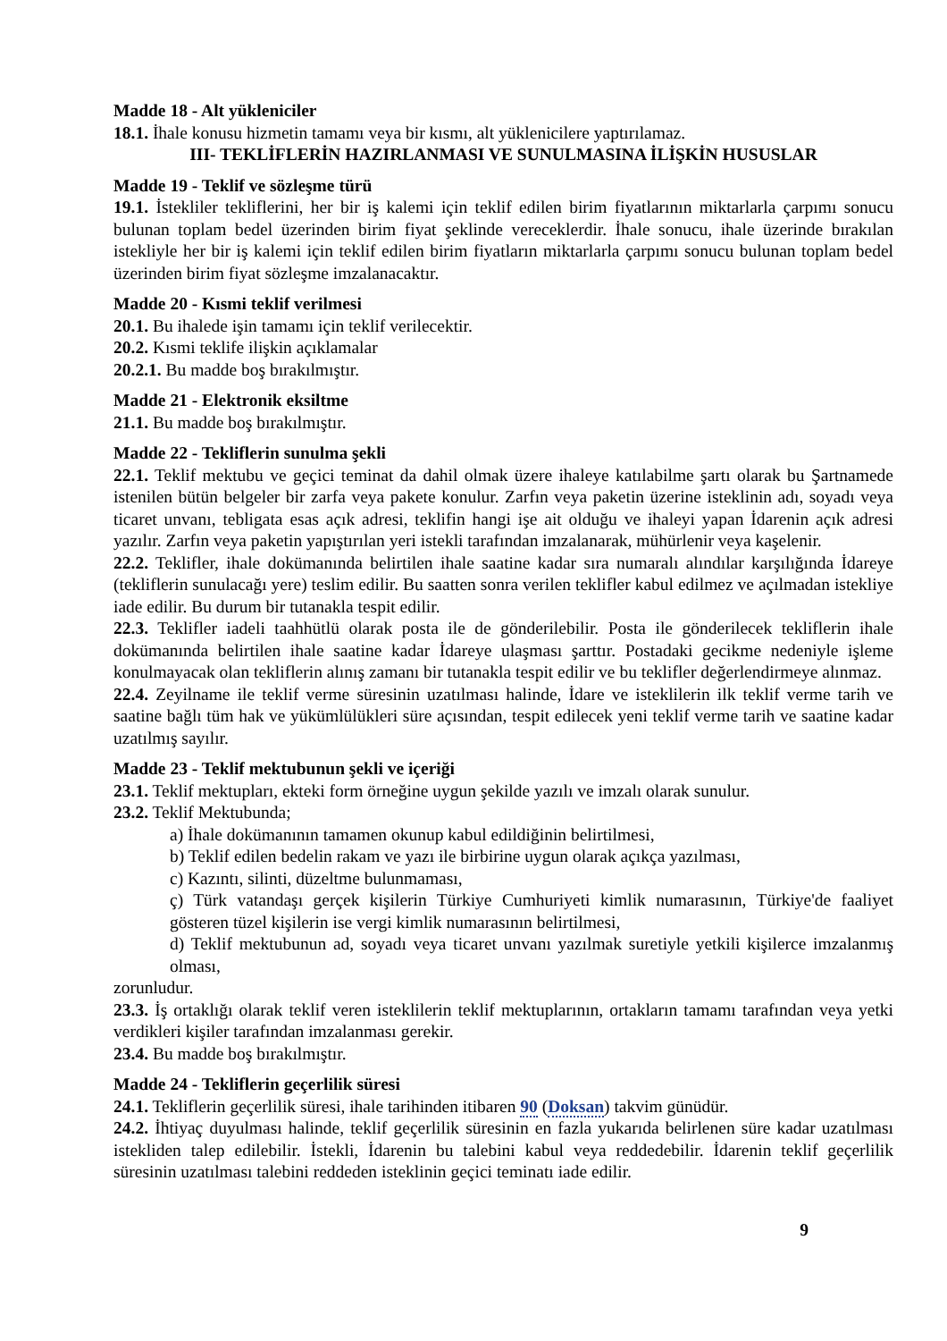Madde 18 - Alt yükleniciler
18.1. İhale konusu hizmetin tamamı veya bir kısmı, alt yüklenicilere yaptırılamaz.
III- TEKLİFLERİN HAZIRLANMASI VE SUNULMASINA İLİŞKİN HUSUSLAR
Madde 19 - Teklif ve sözleşme türü
19.1. İstekliler tekliflerini, her bir iş kalemi için teklif edilen birim fiyatlarının miktarlarla çarpımı sonucu bulunan toplam bedel üzerinden birim fiyat şeklinde vereceklerdir. İhale sonucu, ihale üzerinde bırakılan istekliyle her bir iş kalemi için teklif edilen birim fiyatların miktarlarla çarpımı sonucu bulunan toplam bedel üzerinden birim fiyat sözleşme imzalanacaktır.
Madde 20 - Kısmi teklif verilmesi
20.1. Bu ihalede işin tamamı için teklif verilecektir.
20.2. Kısmi teklife ilişkin açıklamalar
20.2.1. Bu madde boş bırakılmıştır.
Madde 21 - Elektronik eksiltme
21.1. Bu madde boş bırakılmıştır.
Madde 22 - Tekliflerin sunulma şekli
22.1. Teklif mektubu ve geçici teminat da dahil olmak üzere ihaleye katılabilme şartı olarak bu Şartnamede istenilen bütün belgeler bir zarfa veya pakete konulur. Zarfın veya paketin üzerine isteklinin adı, soyadı veya ticaret unvanı, tebligata esas açık adresi, teklifin hangi işe ait olduğu ve ihaleyi yapan İdarenin açık adresi yazılır. Zarfın veya paketin yapıştırılan yeri istekli tarafından imzalanarak, mühürlenir veya kaşelenir.
22.2. Teklifler, ihale dokümanında belirtilen ihale saatine kadar sıra numaralı alındılar karşılığında İdareye (tekliflerin sunulacağı yere) teslim edilir. Bu saatten sonra verilen teklifler kabul edilmez ve açılmadan istekliye iade edilir. Bu durum bir tutanakla tespit edilir.
22.3. Teklifler iadeli taahhütlü olarak posta ile de gönderilebilir. Posta ile gönderilecek tekliflerin ihale dokümanında belirtilen ihale saatine kadar İdareye ulaşması şarttır. Postadaki gecikme nedeniyle işleme konulmayacak olan tekliflerin alınış zamanı bir tutanakla tespit edilir ve bu teklifler değerlendirmeye alınmaz.
22.4. Zeyilname ile teklif verme süresinin uzatılması halinde, İdare ve isteklilerin ilk teklif verme tarih ve saatine bağlı tüm hak ve yükümlülükleri süre açısından, tespit edilecek yeni teklif verme tarih ve saatine kadar uzatılmış sayılır.
Madde 23 - Teklif mektubunun şekli ve içeriği
23.1. Teklif mektupları, ekteki form örneğine uygun şekilde yazılı ve imzalı olarak sunulur.
23.2. Teklif Mektubunda;
a) İhale dokümanının tamamen okunup kabul edildiğinin belirtilmesi,
b) Teklif edilen bedelin rakam ve yazı ile birbirine uygun olarak açıkça yazılması,
c) Kazıntı, silinti, düzeltme bulunmaması,
ç) Türk vatandaşı gerçek kişilerin Türkiye Cumhuriyeti kimlik numarasının, Türkiye'de faaliyet gösteren tüzel kişilerin ise vergi kimlik numarasının belirtilmesi,
d) Teklif mektubunun ad, soyadı veya ticaret unvanı yazılmak suretiyle yetkili kişilerce imzalanmış olması,
zorunludur.
23.3. İş ortaklığı olarak teklif veren isteklilerin teklif mektuplarının, ortakların tamamı tarafından veya yetki verdikleri kişiler tarafından imzalanması gerekir.
23.4. Bu madde boş bırakılmıştır.
Madde 24 - Tekliflerin geçerlilik süresi
24.1. Tekliflerin geçerlilik süresi, ihale tarihinden itibaren 90 (Doksan) takvim günüdür.
24.2. İhtiyaç duyulması halinde, teklif geçerlilik süresinin en fazla yukarıda belirlenen süre kadar uzatılması istekliden talep edilebilir. İstekli, İdarenin bu talebini kabul veya reddedebilir. İdarenin teklif geçerlilik süresinin uzatılması talebini reddeden isteklinin geçici teminatı iade edilir.
9